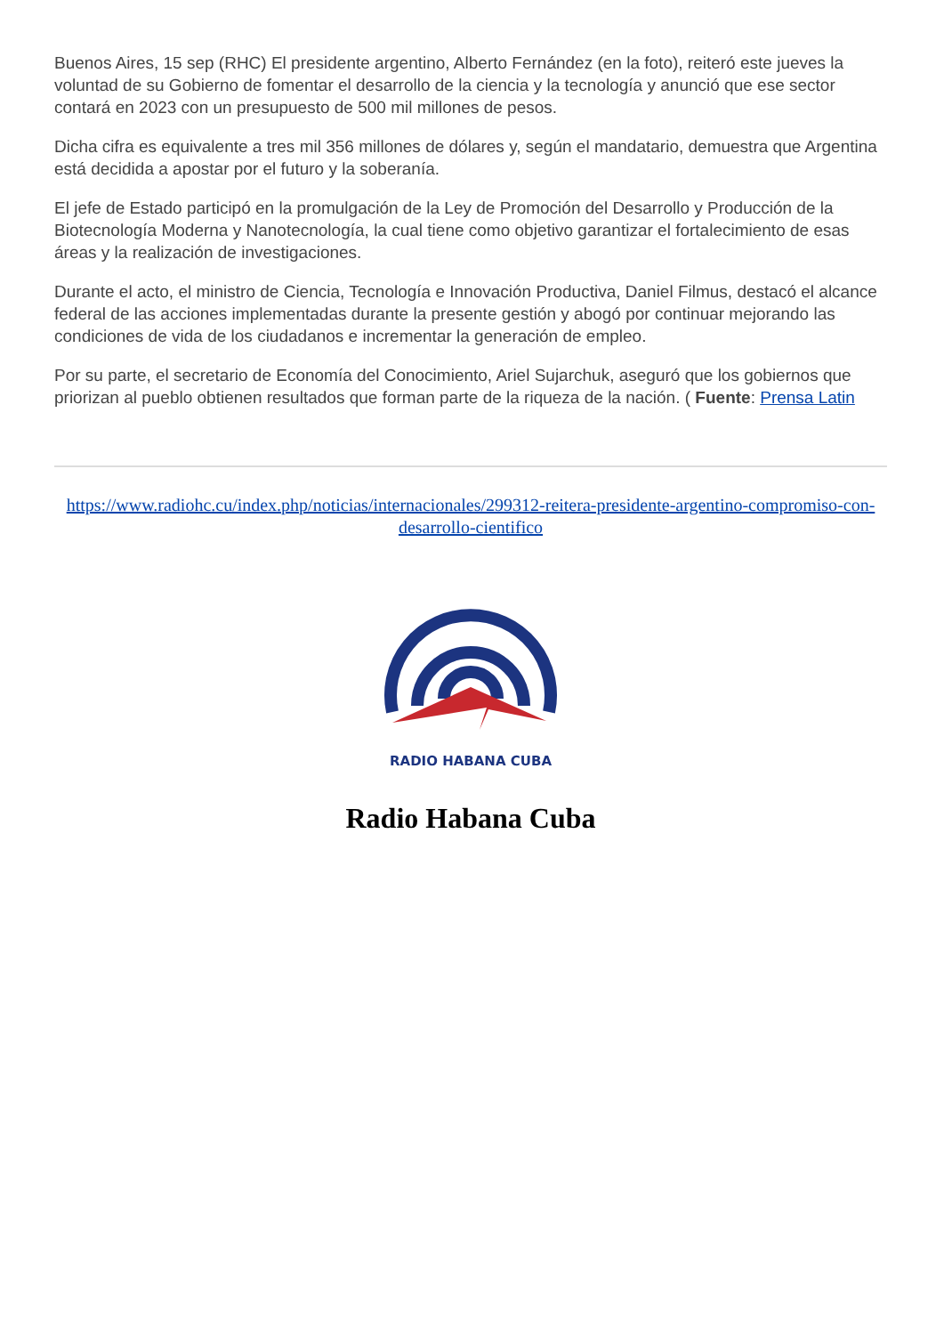Buenos Aires, 15 sep (RHC) El presidente argentino, Alberto Fernández (en la foto), reiteró este jueves la voluntad de su Gobierno de fomentar el desarrollo de la ciencia y la tecnología y anunció que ese sector contará en 2023 con un presupuesto de 500 mil millones de pesos.
Dicha cifra es equivalente a tres mil 356 millones de dólares y, según el mandatario, demuestra que Argentina está decidida a apostar por el futuro y la soberanía.
El jefe de Estado participó en la promulgación de la Ley de Promoción del Desarrollo y Producción de la Biotecnología Moderna y Nanotecnología, la cual tiene como objetivo garantizar el fortalecimiento de esas áreas y la realización de investigaciones.
Durante el acto, el ministro de Ciencia, Tecnología e Innovación Productiva, Daniel Filmus, destacó el alcance federal de las acciones implementadas durante la presente gestión y abogó por continuar mejorando las condiciones de vida de los ciudadanos e incrementar la generación de empleo.
Por su parte, el secretario de Economía del Conocimiento, Ariel Sujarchuk, aseguró que los gobiernos que priorizan al pueblo obtienen resultados que forman parte de la riqueza de la nación. ( Fuente: Prensa Latin
https://www.radiohc.cu/index.php/noticias/internacionales/299312-reitera-presidente-argentino-compromiso-con-desarrollo-cientifico
RADIO HABANA CUBA
Radio Habana Cuba